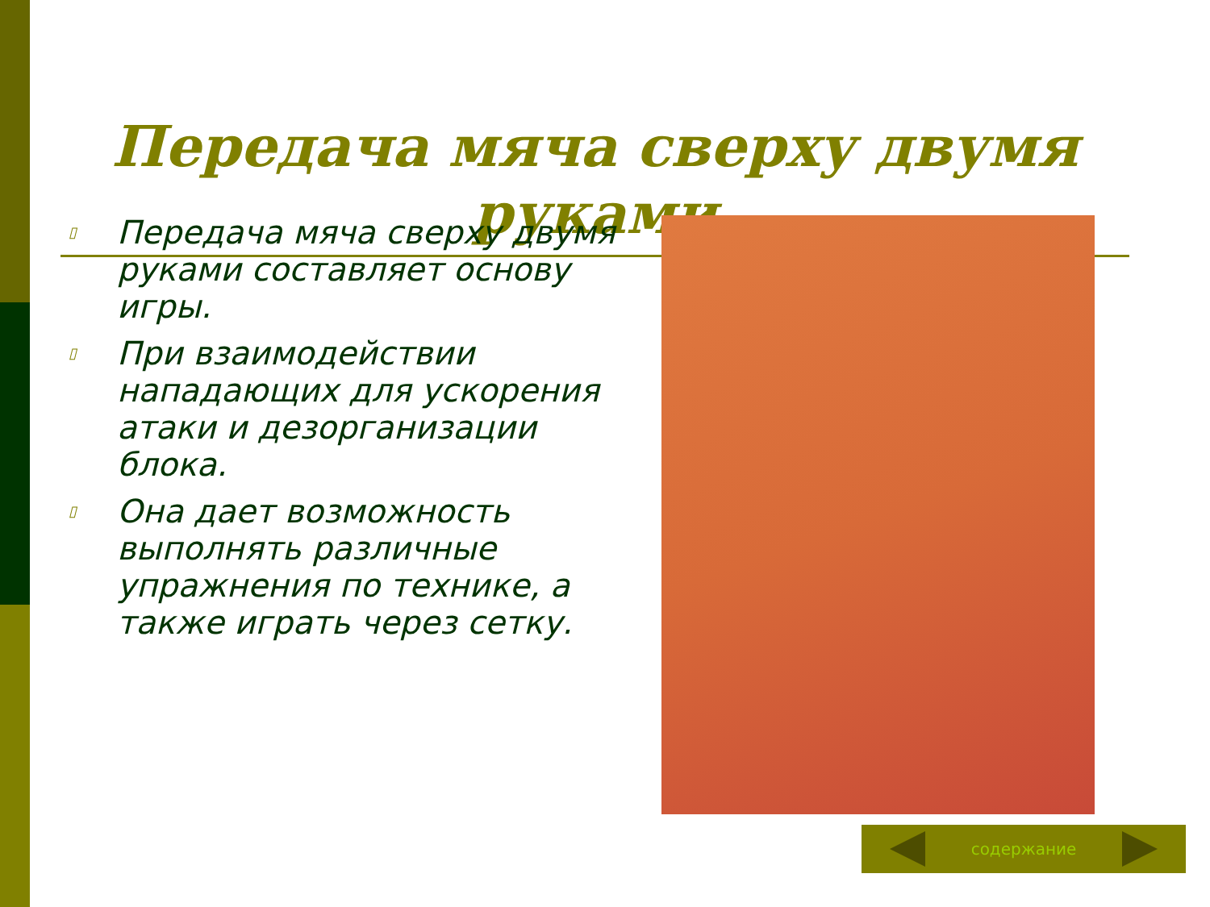Передача мяча сверху двумя руками
▯ Передача мяча сверху двумя руками составляет основу игры.
▯ При взаимодействии нападающих для ускорения атаки и дезорганизации блока.
▯ Она дает возможность выполнять различные упражнения по технике, а также играть через сетку.
содержание